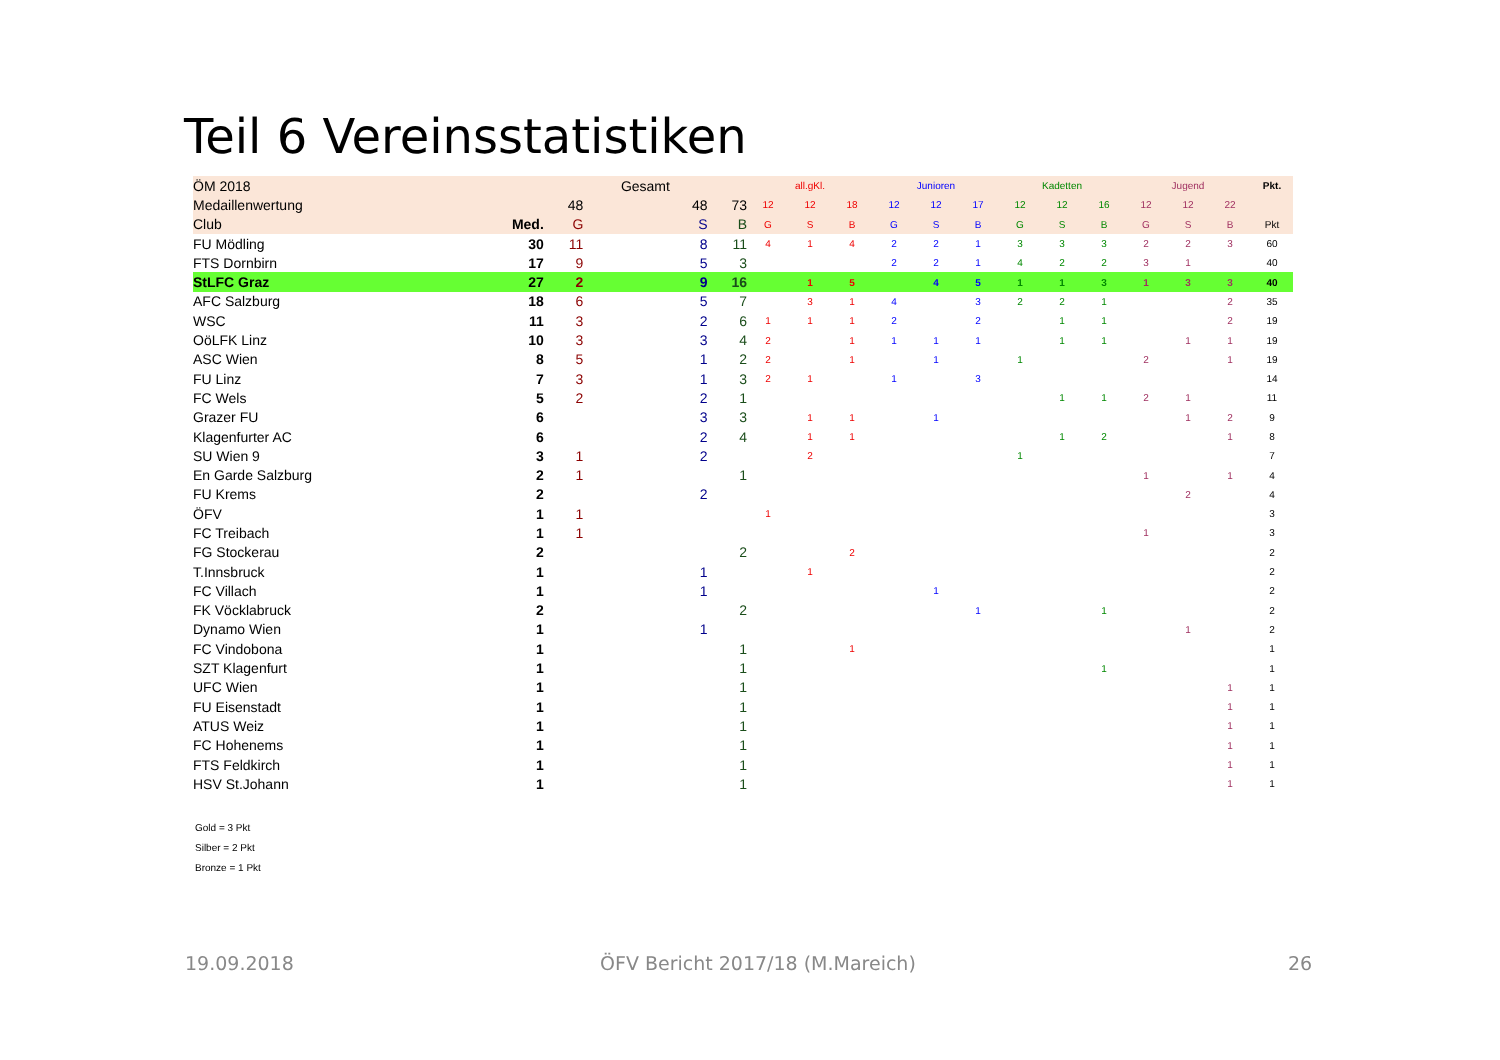Teil 6 Vereinsstatistiken
| ÖM 2018 | | | Gesamt | | all.gKl. | | | Junioren | | | Kadetten | | | Jugend | | | Pkt. |
| --- | --- | --- | --- | --- | --- | --- | --- | --- | --- | --- | --- | --- | --- | --- | --- | --- | --- |
| Medaillenwertung | | 48 | 48 | 73 | 12 | 12 | 18 | 12 | 12 | 17 | 12 | 12 | 16 | 12 | 12 | 22 | |
| Club | Med. | G | S | B | G | S | B | G | S | B | G | S | B | G | S | B | Pkt |
| FU Mödling | 30 | 11 | 8 | 11 | 4 | 1 | 4 | 2 | 2 | 1 | 3 | 3 | 3 | 2 | 2 | 3 | 60 |
| FTS Dornbirn | 17 | 9 | 5 | 3 | | | | 2 | 2 | 1 | 4 | 2 | 2 | 3 | 1 | | 40 |
| StLFC Graz | 27 | 2 | 9 | 16 | | 1 | 5 | | 4 | 5 | 1 | 1 | 3 | 1 | 3 | 3 | 40 |
| AFC Salzburg | 18 | 6 | 5 | 7 | | 3 | 1 | 4 | | 3 | 2 | 2 | 1 | | | 2 | 35 |
| WSC | 11 | 3 | 2 | 6 | 1 | 1 | 1 | 2 | | 2 | | 1 | 1 | | | 2 | 19 |
| OöLFK Linz | 10 | 3 | 3 | 4 | 2 | | 1 | 1 | 1 | 1 | | 1 | 1 | | 1 | 1 | 19 |
| ASC Wien | 8 | 5 | 1 | 2 | 2 | | 1 | | 1 | | 1 | | | 2 | | 1 | 19 |
| FU Linz | 7 | 3 | 1 | 3 | 2 | 1 | | 1 | | 3 | | | | | | | 14 |
| FC Wels | 5 | 2 | 2 | 1 | | | | | | | | 1 | 1 | 2 | 1 | | 11 |
| Grazer FU | 6 | | 3 | 3 | | 1 | 1 | | 1 | | | | | | 1 | 2 | 9 |
| Klagenfurter AC | 6 | | 2 | 4 | | 1 | 1 | | | | | 1 | 2 | | | 1 | 8 |
| SU Wien 9 | 3 | 1 | 2 | | | 2 | | | | | 1 | | | | | | 7 |
| En Garde Salzburg | 2 | 1 | | 1 | | | | | | | | | | 1 | | 1 | 4 |
| FU Krems | 2 | | 2 | | | | | | | | | | | | 2 | | 4 |
| ÖFV | 1 | 1 | | | 1 | | | | | | | | | | | | 3 |
| FC Treibach | 1 | 1 | | | | | | | | | | | | 1 | | | 3 |
| FG Stockerau | 2 | | | 2 | | | 2 | | | | | | | | | | 2 |
| T.Innsbruck | 1 | | 1 | | | 1 | | | | | | | | | | | 2 |
| FC Villach | 1 | | 1 | | | | | | 1 | | | | | | | | 2 |
| FK Vöcklabruck | 2 | | | 2 | | | | | | 1 | | | 1 | | | | 2 |
| Dynamo Wien | 1 | | 1 | | | | | | | | | | | | 1 | | 2 |
| FC Vindobona | 1 | | | 1 | | | 1 | | | | | | | | | | 1 |
| SZT Klagenfurt | 1 | | | 1 | | | | | | | | | 1 | | | | 1 |
| UFC Wien | 1 | | | 1 | | | | | | | | | | | | 1 | 1 |
| FU Eisenstadt | 1 | | | 1 | | | | | | | | | | | | 1 | 1 |
| ATUS Weiz | 1 | | | 1 | | | | | | | | | | | | 1 | 1 |
| FC Hohenems | 1 | | | 1 | | | | | | | | | | | | 1 | 1 |
| FTS Feldkirch | 1 | | | 1 | | | | | | | | | | | | 1 | 1 |
| HSV St.Johann | 1 | | | 1 | | | | | | | | | | | | 1 | 1 |
Gold = 3 Pkt
Silber = 2 Pkt
Bronze = 1 Pkt
19.09.2018
ÖFV Bericht 2017/18 (M.Mareich)
26